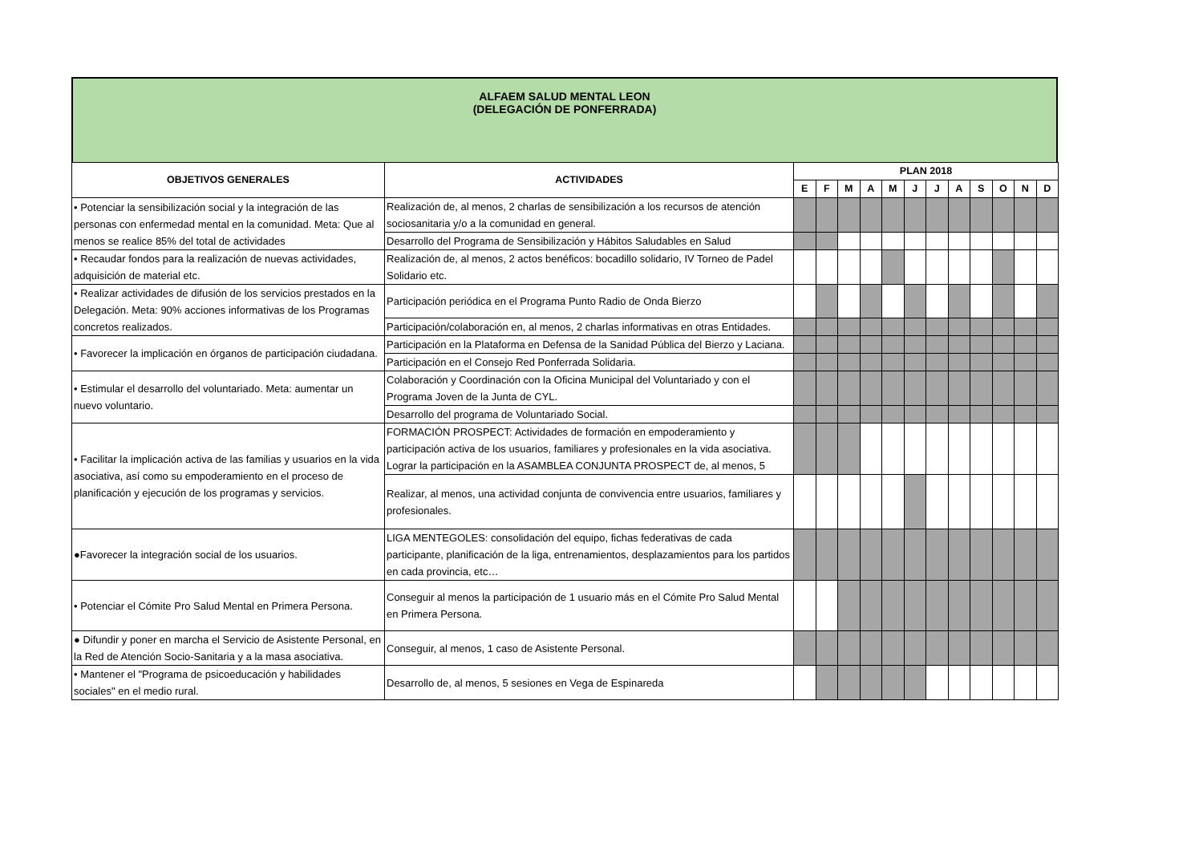ALFAEM SALUD MENTAL LEON
(DELEGACIÓN DE PONFERRADA)
| OBJETIVOS GENERALES | ACTIVIDADES | PLAN 2018 | | | | | | | | | | | |
| --- | --- | --- | --- | --- | --- | --- | --- | --- | --- | --- | --- | --- | --- |
| | | E | F | M | A | M | J | J | A | S | O | N | D |
| • Potenciar la sensibilización social y la integración de las personas con enfermedad mental en la comunidad. Meta: Que al menos se realice 85% del total de actividades | Realización de, al menos, 2 charlas de sensibilización a los recursos de atención sociosanitaria y/o a la comunidad en general. | | | | | | | | | | | | |
| | Desarrollo del Programa de Sensibilización y Hábitos Saludables en Salud | | | | | | | | | | | | |
| • Recaudar fondos para la realización de nuevas actividades, adquisición de material etc. | Realización de, al menos, 2 actos benéficos: bocadillo solidario, IV Torneo de Padel Solidario etc. | | | | | | | | | | | | |
| • Realizar actividades de difusión de los servicios prestados en la Delegación. Meta: 90% acciones informativas de los Programas concretos realizados. | Participación periódica en el Programa Punto Radio de Onda Bierzo | | | | | | | | | | | | |
| | Participación/colaboración en, al menos, 2 charlas informativas en otras Entidades. | | | | | | | | | | | | |
| • Favorecer la implicación en órganos de participación ciudadana. | Participación en la Plataforma en Defensa de la Sanidad Pública del Bierzo y Laciana. | | | | | | | | | | | | |
| | Participación en el Consejo Red Ponferrada Solidaria. | | | | | | | | | | | | |
| • Estimular el desarrollo del voluntariado. Meta: aumentar un nuevo voluntario. | Colaboración y Coordinación con la Oficina Municipal del Voluntariado y con el Programa Joven de la Junta de CYL. | | | | | | | | | | | | |
| | Desarrollo del programa de Voluntariado Social. | | | | | | | | | | | | |
| • Facilitar la implicación activa de las familias y usuarios en la vida asociativa, así como su empoderamiento en el proceso de planificación y ejecución de los programas y servicios. | FORMACIÓN PROSPECT: Actividades de formación en empoderamiento y participación activa de los usuarios, familiares y profesionales en la vida asociativa. Lograr la participación en la ASAMBLEA CONJUNTA PROSPECT de, al menos, 5 | | | | | | | | | | | | |
| | Realizar, al menos, una actividad conjunta de convivencia entre usuarios, familiares y profesionales. | | | | | | | | | | | | |
| ●Favorecer la integración social de los usuarios. | LIGA MENTEGOLES: consolidación del equipo, fichas federativas de cada participante, planificación de la liga, entrenamientos, desplazamientos para los partidos en cada provincia, etc… | | | | | | | | | | | | |
| • Potenciar el Cómite Pro Salud Mental en Primera Persona. | Conseguir al menos la participación de 1 usuario más en el Cómite Pro Salud Mental en Primera Persona. | | | | | | | | | | | | |
| ● Difundir y poner en marcha el Servicio de Asistente Personal, en la Red de Atención Socio-Sanitaria y a la masa asociativa. | Conseguir, al menos, 1 caso de Asistente Personal. | | | | | | | | | | | | |
| • Mantener el "Programa de psicoeducación y habilidades sociales" en el medio rural. | Desarrollo de, al menos, 5 sesiones en Vega de Espinareda | | | | | | | | | | | | |